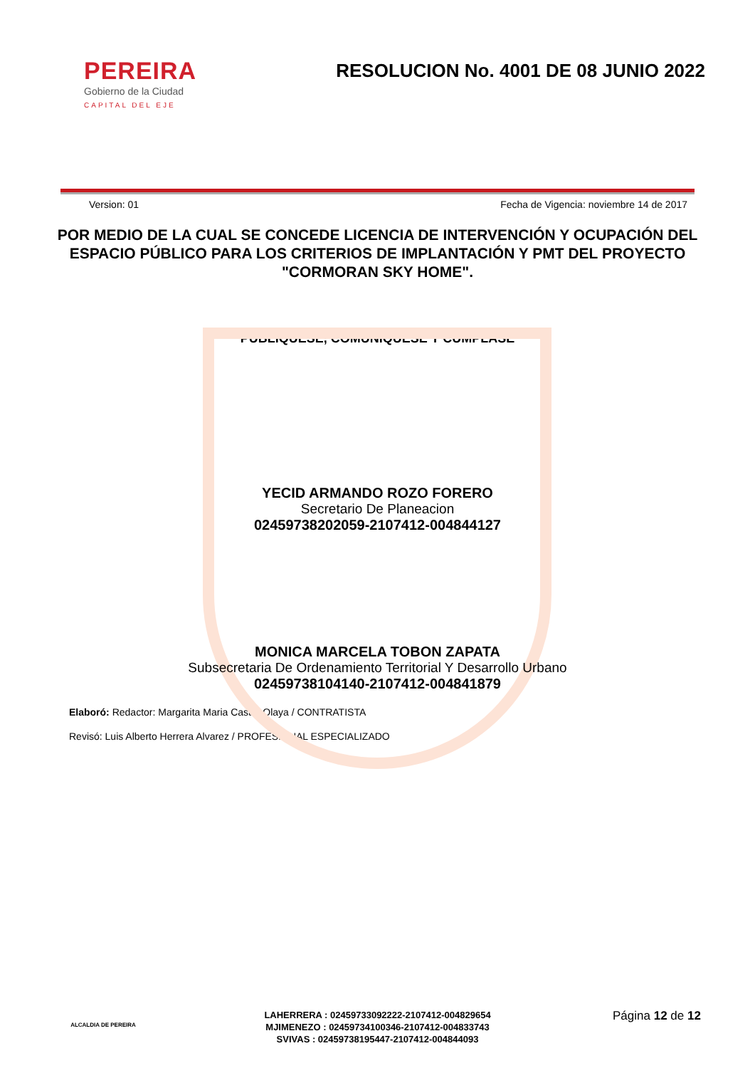PEREIRA
Gobierno de la Ciudad
CAPITAL DEL EJE
RESOLUCION No. 4001 DE 08 JUNIO 2022
Version: 01 Fecha de Vigencia: noviembre 14 de 2017
POR MEDIO DE LA CUAL SE CONCEDE LICENCIA DE INTERVENCIÓN Y OCUPACIÓN DEL ESPACIO PÚBLICO PARA LOS CRITERIOS DE IMPLANTACIÓN Y PMT DEL PROYECTO "CORMORAN SKY HOME".
PUBLÍQUESE, COMUNIQUESE Y CÚMPLASE
YECID ARMANDO ROZO FORERO
Secretario De Planeacion
02459738202059-2107412-004844127
MONICA MARCELA TOBON ZAPATA
Subsecretaria De Ordenamiento Territorial Y Desarrollo Urbano
02459738104140-2107412-004841879
Elaboró: Redactor: Margarita Maria Castro Olaya / CONTRATISTA
Revisó: Luis Alberto Herrera Alvarez / PROFESIONAL ESPECIALIZADO
ALCALDIA DE PEREIRA
LAHERRERA : 02459733092222-2107412-004829654
MJIMENEZO : 02459734100346-2107412-004833743
SVIVAS : 02459738195447-2107412-004844093
Página 12 de 12